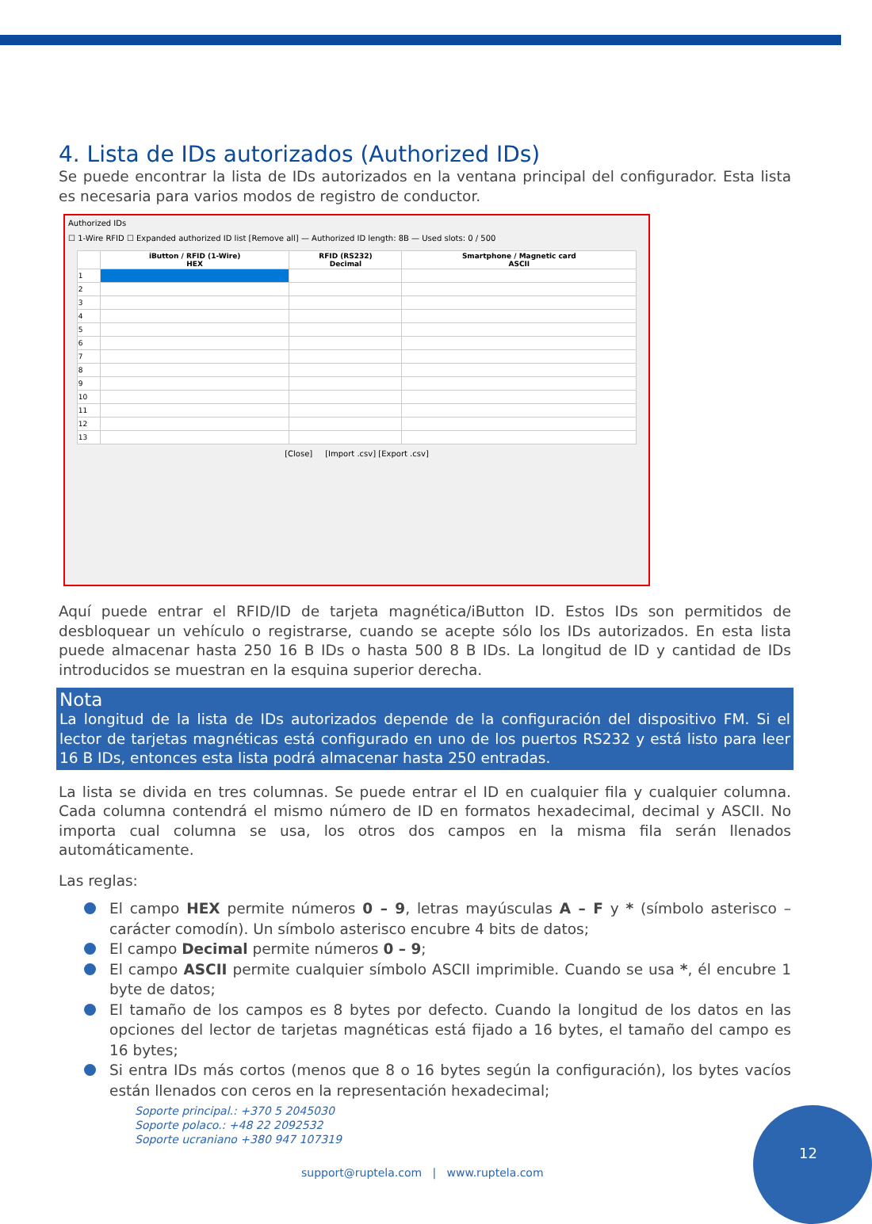4. Lista de IDs autorizados (Authorized IDs)
Se puede encontrar la lista de IDs autorizados en la ventana principal del configurador. Esta lista es necesaria para varios modos de registro de conductor.
Authorized IDs
☐ 1-Wire RFID ☐ Expanded authorized ID list [Remove all] — Authorized ID length: 8B — Used slots: 0 / 500
| | iButton / RFID (1-Wire) HEX | RFID (RS232) Decimal | Smartphone / Magnetic card ASCII |
| --- | --- | --- | --- |
| 1 | | | |
| 2 | | | |
| 3 | | | |
| 4 | | | |
| 5 | | | |
| 6 | | | |
| 7 | | | |
| 8 | | | |
| 9 | | | |
| 10 | | | |
| 11 | | | |
| 12 | | | |
| 13 | | | |
[Close] [Import .csv] [Export .csv]
Aquí puede entrar el RFID/ID de tarjeta magnética/iButton ID. Estos IDs son permitidos de desbloquear un vehículo o registrarse, cuando se acepte sólo los IDs autorizados. En esta lista puede almacenar hasta 250 16 B IDs o hasta 500 8 B IDs. La longitud de ID y cantidad de IDs introducidos se muestran en la esquina superior derecha.
Nota
La longitud de la lista de IDs autorizados depende de la configuración del dispositivo FM. Si el lector de tarjetas magnéticas está configurado en uno de los puertos RS232 y está listo para leer 16 B IDs, entonces esta lista podrá almacenar hasta 250 entradas.
La lista se divida en tres columnas. Se puede entrar el ID en cualquier fila y cualquier columna. Cada columna contendrá el mismo número de ID en formatos hexadecimal, decimal y ASCII. No importa cual columna se usa, los otros dos campos en la misma fila serán llenados automáticamente.
Las reglas:
El campo HEX permite números 0 – 9, letras mayúsculas A – F y * (símbolo asterisco – carácter comodín). Un símbolo asterisco encubre 4 bits de datos;
El campo Decimal permite números 0 – 9;
El campo ASCII permite cualquier símbolo ASCII imprimible. Cuando se usa *, él encubre 1 byte de datos;
El tamaño de los campos es 8 bytes por defecto. Cuando la longitud de los datos en las opciones del lector de tarjetas magnéticas está fijado a 16 bytes, el tamaño del campo es 16 bytes;
Si entra IDs más cortos (menos que 8 o 16 bytes según la configuración), los bytes vacíos están llenados con ceros en la representación hexadecimal;
Soporte principal.: +370 5 2045030
Soporte polaco.: +48 22 2092532
Soporte ucraniano +380 947 107319
support@ruptela.com | www.ruptela.com
12